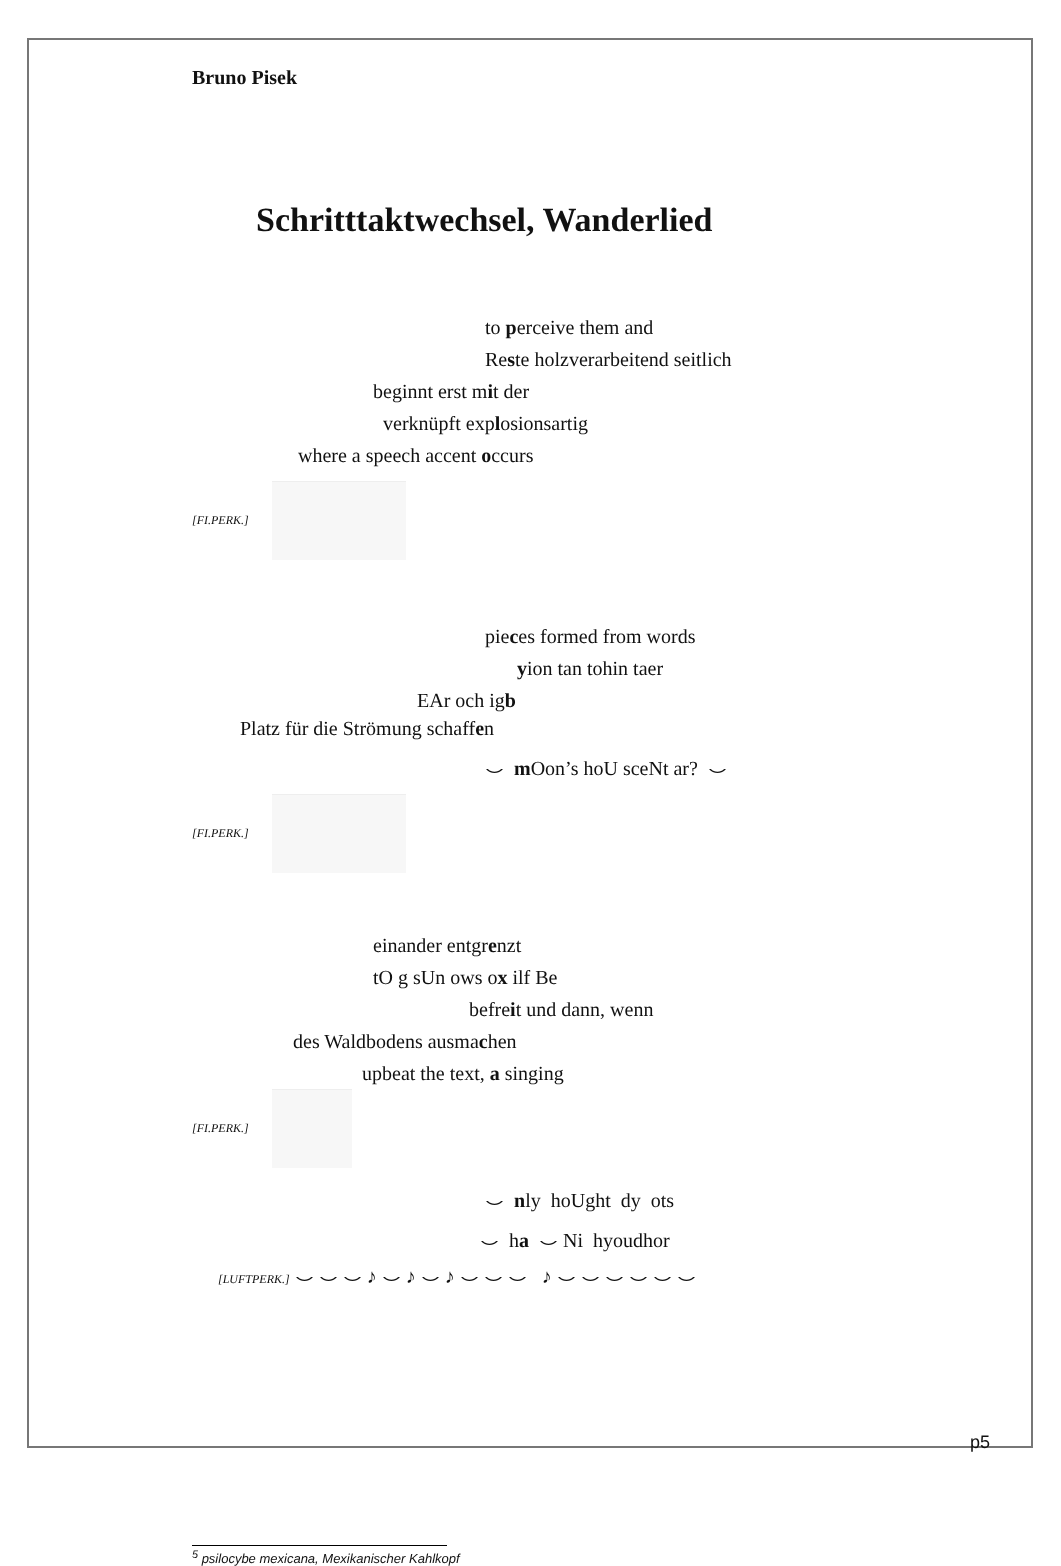Bruno Pisek
Schritttaktwechsel, Wanderlied
to perceive them and
Reste holzverarbeitend seitlich
beginnt erst mit der
verknüpft explosionsartig
where a speech accent occurs
[FI.PERK.]
pieces formed from words
yion tan tohin taer
EAr och igb
Platz für die Strömung schaffen
⌣ m Oon’s hoU sceNt ar? ⌣
[FI.PERK.]
einander entgrenzt
tO g sUn ows ox ilf Be
befreit und dann, wenn
des Waldbodens ausmachen
upbeat the text, a singing
[FI.PERK.]
⌣ nly hoUght dy ots
⌣ ha ⌣ Ni hyoudhor
[LUFTPERK.] ⌣ ⌣ ⌣ ♪ ⌣ ♪ ⌣ ♪ ⌣ ⌣ ⌣ ♪ ⌣ ⌣ ⌣ ⌣ ⌣ ⌣
<sup>5</sup> psilocybe mexicana, Mexikanischer Kahlkopf
p5